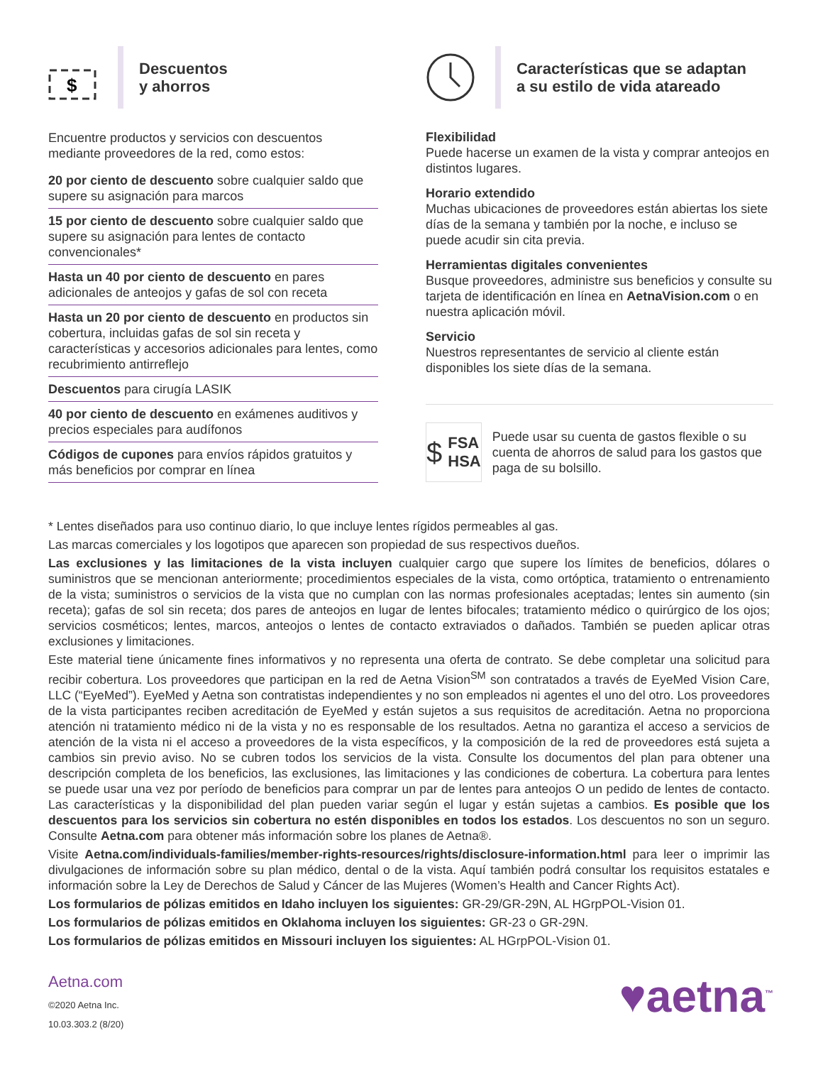$
Descuentos
y ahorros
Encuentre productos y servicios con descuentos mediante proveedores de la red, como estos:
20 por ciento de descuento sobre cualquier saldo que supere su asignación para marcos
15 por ciento de descuento sobre cualquier saldo que supere su asignación para lentes de contacto convencionales*
Hasta un 40 por ciento de descuento en pares adicionales de anteojos y gafas de sol con receta
Hasta un 20 por ciento de descuento en productos sin cobertura, incluidas gafas de sol sin receta y características y accesorios adicionales para lentes, como recubrimiento antirreflejo
Descuentos para cirugía LASIK
40 por ciento de descuento en exámenes auditivos y precios especiales para audífonos
Códigos de cupones para envíos rápidos gratuitos y más beneficios por comprar en línea
Características que se adaptan
a su estilo de vida atareado
Flexibilidad
Puede hacerse un examen de la vista y comprar anteojos en distintos lugares.
Horario extendido
Muchas ubicaciones de proveedores están abiertas los siete días de la semana y también por la noche, e incluso se puede acudir sin cita previa.
Herramientas digitales convenientes
Busque proveedores, administre sus beneficios y consulte su tarjeta de identificación en línea en AetnaVision.com o en nuestra aplicación móvil.
Servicio
Nuestros representantes de servicio al cliente están disponibles los siete días de la semana.
$ FSA
HSA
Puede usar su cuenta de gastos flexible o su cuenta de ahorros de salud para los gastos que paga de su bolsillo.
* Lentes diseñados para uso continuo diario, lo que incluye lentes rígidos permeables al gas.
Las marcas comerciales y los logotipos que aparecen son propiedad de sus respectivos dueños.
Las exclusiones y las limitaciones de la vista incluyen cualquier cargo que supere los límites de beneficios, dólares o suministros que se mencionan anteriormente; procedimientos especiales de la vista, como ortóptica, tratamiento o entrenamiento de la vista; suministros o servicios de la vista que no cumplan con las normas profesionales aceptadas; lentes sin aumento (sin receta); gafas de sol sin receta; dos pares de anteojos en lugar de lentes bifocales; tratamiento médico o quirúrgico de los ojos; servicios cosméticos; lentes, marcos, anteojos o lentes de contacto extraviados o dañados. También se pueden aplicar otras exclusiones y limitaciones.
Este material tiene únicamente fines informativos y no representa una oferta de contrato. Se debe completar una solicitud para recibir cobertura. Los proveedores que participan en la red de Aetna Vision<sup>SM</sup> son contratados a través de EyeMed Vision Care, LLC (“EyeMed”). EyeMed y Aetna son contratistas independientes y no son empleados ni agentes el uno del otro. Los proveedores de la vista participantes reciben acreditación de EyeMed y están sujetos a sus requisitos de acreditación. Aetna no proporciona atención ni tratamiento médico ni de la vista y no es responsable de los resultados. Aetna no garantiza el acceso a servicios de atención de la vista ni el acceso a proveedores de la vista específicos, y la composición de la red de proveedores está sujeta a cambios sin previo aviso. No se cubren todos los servicios de la vista. Consulte los documentos del plan para obtener una descripción completa de los beneficios, las exclusiones, las limitaciones y las condiciones de cobertura. La cobertura para lentes se puede usar una vez por período de beneficios para comprar un par de lentes para anteojos O un pedido de lentes de contacto. Las características y la disponibilidad del plan pueden variar según el lugar y están sujetas a cambios. Es posible que los descuentos para los servicios sin cobertura no estén disponibles en todos los estados. Los descuentos no son un seguro. Consulte Aetna.com para obtener más información sobre los planes de Aetna®.
Visite Aetna.com/individuals-families/member-rights-resources/rights/disclosure-information.html para leer o imprimir las divulgaciones de información sobre su plan médico, dental o de la vista. Aquí también podrá consultar los requisitos estatales e información sobre la Ley de Derechos de Salud y Cáncer de las Mujeres (Women’s Health and Cancer Rights Act).
Los formularios de pólizas emitidos en Idaho incluyen los siguientes: GR-29/GR-29N, AL HGrpPOL-Vision 01.
Los formularios de pólizas emitidos en Oklahoma incluyen los siguientes: GR-23 o GR-29N.
Los formularios de pólizas emitidos en Missouri incluyen los siguientes: AL HGrpPOL-Vision 01.
Aetna.com
©2020 Aetna Inc.
10.03.303.2 (8/20)
♥aetna<sup>™</sup>